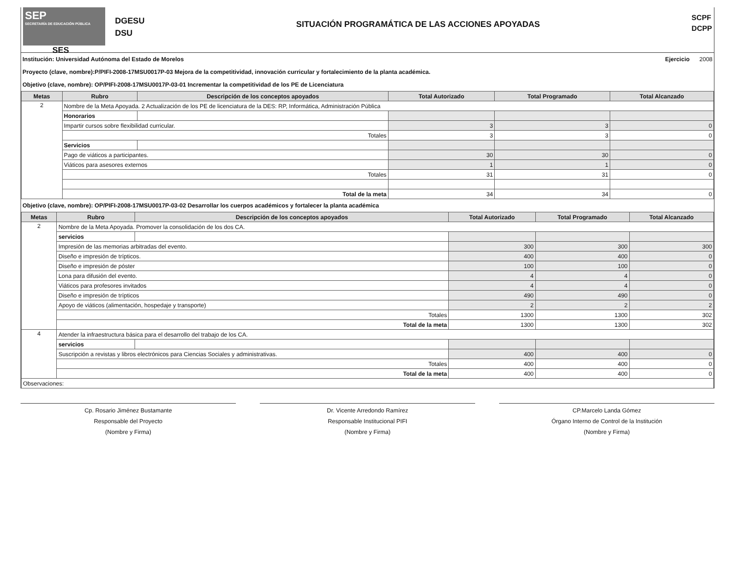SEP
SECRETARÍA DE EDUCACIÓN PÚBLICA
SES
DGESU
DSU
SITUACIÓN PROGRAMÁTICA DE LAS ACCIONES APOYADAS
SCPF
DCPP
Institución: Universidad Autónoma del Estado de Morelos Ejercicio 2008
Proyecto (clave, nombre):P/PIFI-2008-17MSU0017P-03 Mejora de la competitividad, innovación curricular y fortalecimiento de la planta académica.
Objetivo (clave, nombre): OP/PIFI-2008-17MSU0017P-03-01 Incrementar la competitividad de los PE de Licenciatura
| Metas | Rubro | Descripción de los conceptos apoyados | Total Autorizado | Total Programado | Total Alcanzado |
| --- | --- | --- | --- | --- | --- |
| 2 | Nombre de la Meta Apoyada. 2 Actualización de los PE de licenciatura de la DES: RP, Informática, Administración Pública | | | | |
| | Honorarios | | | | |
| | Impartir cursos sobre flexibilidad curricular. | | 3 | 3 | 0 |
| | Totales | | 3 | 3 | 0 |
| | Servicios | | | | |
| | Pago de viáticos a participantes. | | 30 | 30 | 0 |
| | Viáticos para asesores externos | | 1 | 1 | 0 |
| | Totales | | 31 | 31 | 0 |
| | Total de la meta | | 34 | 34 | 0 |
Objetivo (clave, nombre): OP/PIFI-2008-17MSU0017P-03-02 Desarrollar los cuerpos académicos y fortalecer la planta académica
| Metas | Rubro | Descripción de los conceptos apoyados | Total Autorizado | Total Programado | Total Alcanzado |
| --- | --- | --- | --- | --- | --- |
| 2 | Nombre de la Meta Apoyada. Promover la consolidación de los dos CA. | | | | |
| | servicios | | | | |
| | Impresión de las memorias arbitradas del evento. | | 300 | 300 | 300 |
| | Diseño e impresión de trípticos. | | 400 | 400 | 0 |
| | Diseño e impresión de póster | | 100 | 100 | 0 |
| | Lona para difusión del evento. | | 4 | 4 | 0 |
| | Viáticos para profesores invitados | | 4 | 4 | 0 |
| | Diseño e impresión de trípticos | | 490 | 490 | 0 |
| | Apoyo de viáticos (alimentación, hospedaje y transporte) | | 2 | 2 | 2 |
| | Totales | | 1300 | 1300 | 302 |
| | Total de la meta | | 1300 | 1300 | 302 |
| 4 | Atender la infraestructura básica para el desarrollo del trabajo de los CA. | | | | |
| | servicios | | | | |
| | Suscripción a revistas y libros electrónicos para Ciencias Sociales y administrativas. | | 400 | 400 | 0 |
| | Totales | | 400 | 400 | 0 |
| | Total de la meta | | 400 | 400 | 0 |
| Observaciones: | | | | | |
Cp. Rosario Jiménez Bustamante
Responsable del Proyecto
(Nombre y Firma)
Dr. Vicente Arredondo Ramírez
Responsable Institucional PIFI
(Nombre y Firma)
CP.Marcelo Landa Gómez
Órgano Interno de Control de la Institución
(Nombre y Firma)